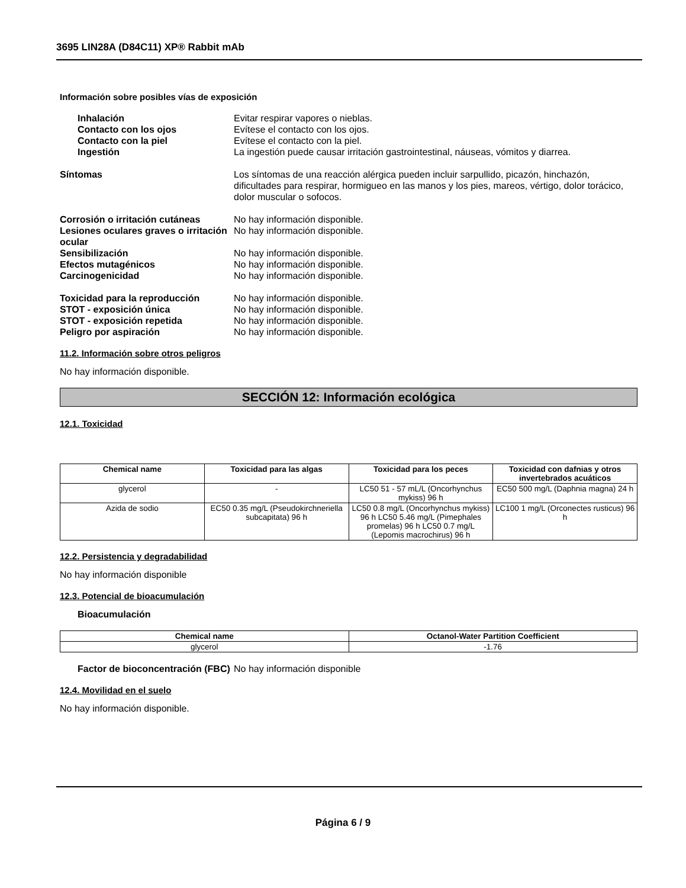3695 LIN28A (D84C11) XP® Rabbit mAb
Información sobre posibles vías de exposición
Inhalación Evitar respirar vapores o nieblas.
Contacto con los ojos Evítese el contacto con los ojos.
Contacto con la piel Evítese el contacto con la piel.
Ingestión La ingestión puede causar irritación gastrointestinal, náuseas, vómitos y diarrea.
Síntomas Los síntomas de una reacción alérgica pueden incluir sarpullido, picazón, hinchazón, dificultades para respirar, hormigueo en las manos y los pies, mareos, vértigo, dolor torácico, dolor muscular o sofocos.
Corrosión o irritación cutáneas
No hay información disponible.
Lesiones oculares graves o irritación ocular
No hay información disponible.
Sensibilización No hay información disponible.
Efectos mutagénicos No hay información disponible.
Carcinogenicidad No hay información disponible.
Toxicidad para la reproducción No hay información disponible.
STOT - exposición única No hay información disponible.
STOT - exposición repetida No hay información disponible.
Peligro por aspiración No hay información disponible.
11.2. Información sobre otros peligros
No hay información disponible.
SECCIÓN 12: Información ecológica
12.1. Toxicidad
| Chemical name | Toxicidad para las algas | Toxicidad para los peces | Toxicidad con dafnias y otros invertebrados acuáticos |
| --- | --- | --- | --- |
| glycerol | - | LC50 51 - 57 mL/L (Oncorhynchus mykiss) 96 h | EC50 500 mg/L (Daphnia magna) 24 h |
| Azida de sodio | EC50 0.35 mg/L (Pseudokirchneriella subcapitata) 96 h | LC50 0.8 mg/L (Oncorhynchus mykiss) 96 h LC50 5.46 mg/L (Pimephales promelas) 96 h LC50 0.7 mg/L (Lepomis macrochirus) 96 h | LC100 1 mg/L (Orconectes rusticus) 96 h |
12.2. Persistencia y degradabilidad
No hay información disponible
12.3. Potencial de bioacumulación
Bioacumulación
| Chemical name | Octanol-Water Partition Coefficient |
| --- | --- |
| glycerol | -1.76 |
Factor de bioconcentración (FBC)
No hay información disponible
12.4. Movilidad en el suelo
No hay información disponible.
Página 6 / 9